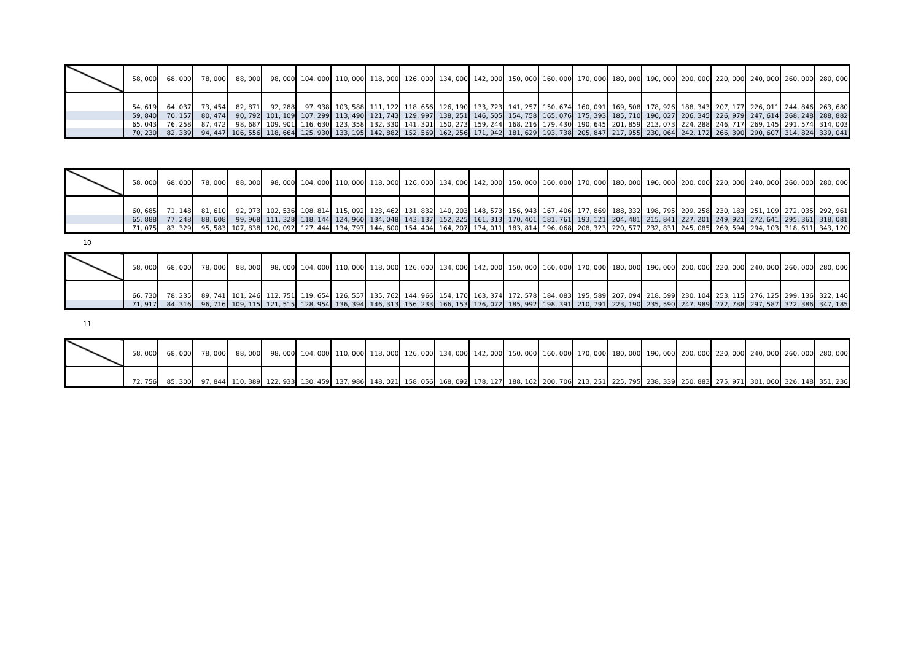| | 58, 000 | 68, 000 | 78, 000 | 88, 000 | 98, 000 | 104, 000 | 110, 000 | 118, 000 | 126, 000 | 134, 000 | 142, 000 | 150, 000 | 160, 000 | 170, 000 | 180, 000 | 190, 000 | 200, 000 | 220, 000 | 240, 000 | 260, 000 | 280, 000 |
| --- | --- | --- | --- | --- | --- | --- | --- | --- | --- | --- | --- | --- | --- | --- | --- | --- | --- | --- | --- | --- | --- |
| | 54, 619 | 64, 037 | 73, 454 | 82, 871 | 92, 288 | 97, 938 | 103, 588 | 111, 122 | 118, 656 | 126, 190 | 133, 723 | 141, 257 | 150, 674 | 160, 091 | 169, 508 | 178, 926 | 188, 343 | 207, 177 | 226, 011 | 244, 846 | 263, 680 |
| | 59, 840 | 70, 157 | 80, 474 | 90, 792 | 101, 109 | 107, 299 | 113, 490 | 121, 743 | 129, 997 | 138, 251 | 146, 505 | 154, 758 | 165, 076 | 175, 393 | 185, 710 | 196, 027 | 206, 345 | 226, 979 | 247, 614 | 268, 248 | 288, 882 |
| | 65, 043 | 76, 258 | 87, 472 | 98, 687 | 109, 901 | 116, 630 | 123, 358 | 132, 330 | 141, 301 | 150, 273 | 159, 244 | 168, 216 | 179, 430 | 190, 645 | 201, 859 | 213, 073 | 224, 288 | 246, 717 | 269, 145 | 291, 574 | 314, 003 |
| | 70, 230 | 82, 339 | 94, 447 | 106, 556 | 118, 664 | 125, 930 | 133, 195 | 142, 882 | 152, 569 | 162, 256 | 171, 942 | 181, 629 | 193, 738 | 205, 847 | 217, 955 | 230, 064 | 242, 172 | 266, 390 | 290, 607 | 314, 824 | 339, 041 |
| | 58, 000 | 68, 000 | 78, 000 | 88, 000 | 98, 000 | 104, 000 | 110, 000 | 118, 000 | 126, 000 | 134, 000 | 142, 000 | 150, 000 | 160, 000 | 170, 000 | 180, 000 | 190, 000 | 200, 000 | 220, 000 | 240, 000 | 260, 000 | 280, 000 |
| --- | --- | --- | --- | --- | --- | --- | --- | --- | --- | --- | --- | --- | --- | --- | --- | --- | --- | --- | --- | --- | --- |
| | 60, 685 | 71, 148 | 81, 610 | 92, 073 | 102, 536 | 108, 814 | 115, 092 | 123, 462 | 131, 832 | 140, 203 | 148, 573 | 156, 943 | 167, 406 | 177, 869 | 188, 332 | 198, 795 | 209, 258 | 230, 183 | 251, 109 | 272, 035 | 292, 961 |
| | 65, 888 | 77, 248 | 88, 608 | 99, 968 | 111, 328 | 118, 144 | 124, 960 | 134, 048 | 143, 137 | 152, 225 | 161, 313 | 170, 401 | 181, 761 | 193, 121 | 204, 481 | 215, 841 | 227, 201 | 249, 921 | 272, 641 | 295, 361 | 318, 081 |
| | 71, 075 | 83, 329 | 95, 583 | 107, 838 | 120, 092 | 127, 444 | 134, 797 | 144, 600 | 154, 404 | 164, 207 | 174, 011 | 183, 814 | 196, 068 | 208, 323 | 220, 577 | 232, 831 | 245, 085 | 269, 594 | 294, 103 | 318, 611 | 343, 120 |
10
| | 58, 000 | 68, 000 | 78, 000 | 88, 000 | 98, 000 | 104, 000 | 110, 000 | 118, 000 | 126, 000 | 134, 000 | 142, 000 | 150, 000 | 160, 000 | 170, 000 | 180, 000 | 190, 000 | 200, 000 | 220, 000 | 240, 000 | 260, 000 | 280, 000 |
| --- | --- | --- | --- | --- | --- | --- | --- | --- | --- | --- | --- | --- | --- | --- | --- | --- | --- | --- | --- | --- | --- |
| | 66, 730 | 78, 235 | 89, 741 | 101, 246 | 112, 751 | 119, 654 | 126, 557 | 135, 762 | 144, 966 | 154, 170 | 163, 374 | 172, 578 | 184, 083 | 195, 589 | 207, 094 | 218, 599 | 230, 104 | 253, 115 | 276, 125 | 299, 136 | 322, 146 |
| | 71, 917 | 84, 316 | 96, 716 | 109, 115 | 121, 515 | 128, 954 | 136, 394 | 146, 313 | 156, 233 | 166, 153 | 176, 072 | 185, 992 | 198, 391 | 210, 791 | 223, 190 | 235, 590 | 247, 989 | 272, 788 | 297, 587 | 322, 386 | 347, 185 |
11
| | 58, 000 | 68, 000 | 78, 000 | 88, 000 | 98, 000 | 104, 000 | 110, 000 | 118, 000 | 126, 000 | 134, 000 | 142, 000 | 150, 000 | 160, 000 | 170, 000 | 180, 000 | 190, 000 | 200, 000 | 220, 000 | 240, 000 | 260, 000 | 280, 000 |
| --- | --- | --- | --- | --- | --- | --- | --- | --- | --- | --- | --- | --- | --- | --- | --- | --- | --- | --- | --- | --- | --- |
| | 72, 756 | 85, 300 | 97, 844 | 110, 389 | 122, 933 | 130, 459 | 137, 986 | 148, 021 | 158, 056 | 168, 092 | 178, 127 | 188, 162 | 200, 706 | 213, 251 | 225, 795 | 238, 339 | 250, 883 | 275, 971 | 301, 060 | 326, 148 | 351, 236 |